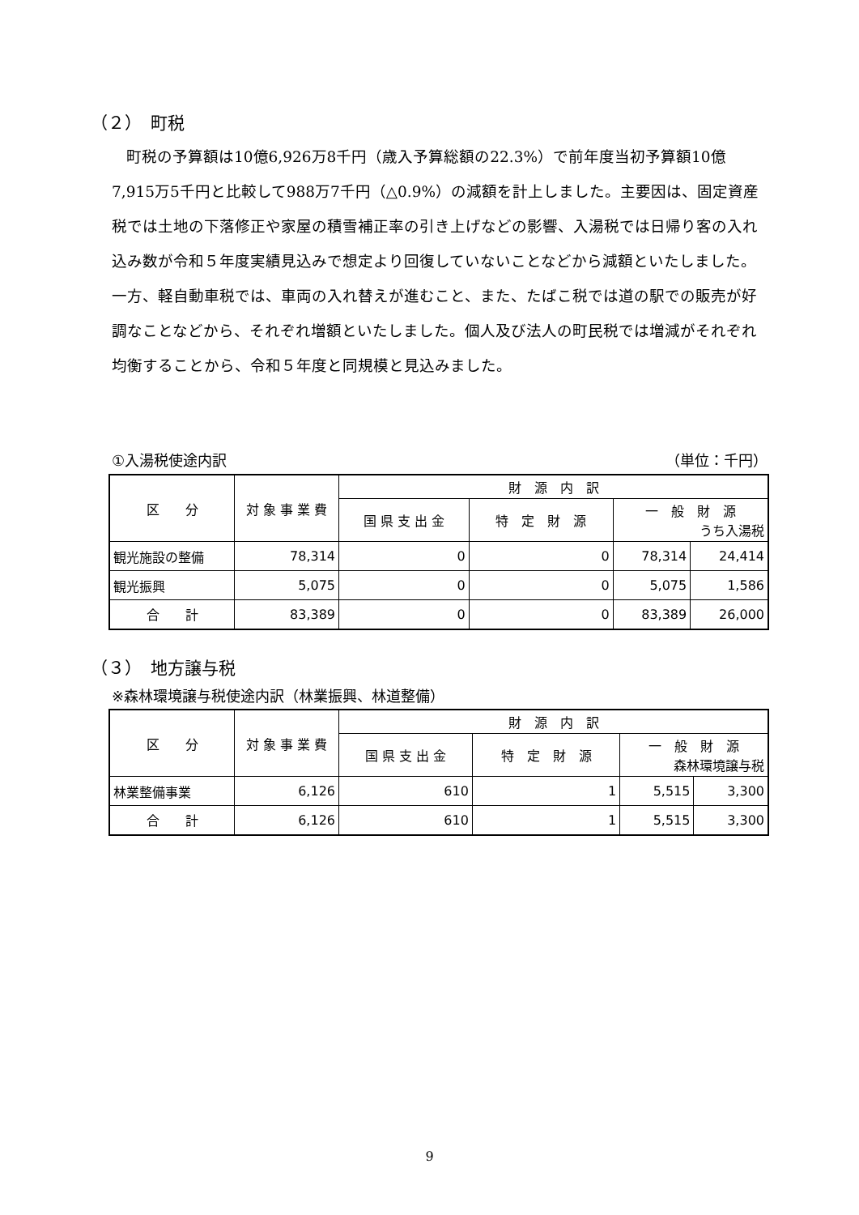（２）　町税
町税の予算額は10億6,926万8千円（歳入予算総額の22.3%）で前年度当初予算額10億7,915万5千円と比較して988万7千円（△0.9%）の減額を計上しました。主要因は、固定資産税では土地の下落修正や家屋の積雪補正率の引き上げなどの影響、入湯税では日帰り客の入れ込み数が令和５年度実績見込みで想定より回復していないことなどから減額といたしました。一方、軽自動車税では、車両の入れ替えが進むこと、また、たばこ税では道の駅での販売が好調なことなどから、それぞれ増額といたしました。個人及び法人の町民税では増減がそれぞれ均衡することから、令和５年度と同規模と見込みました。
①入湯税使途内訳 （単位：千円）
| 区 分 | 対 象 事 業 費 | 財 源 内 訳 | | | |
| --- | --- | --- | --- | --- | --- |
| | | 国 県 支 出 金 | 特 定 財 源 | 一 般 財 源 うち入湯税 | |
| 観光施設の整備 | 78,314 | 0 | 0 | 78,314 | 24,414 |
| 観光振興 | 5,075 | 0 | 0 | 5,075 | 1,586 |
| 合 計 | 83,389 | 0 | 0 | 83,389 | 26,000 |
（３）　地方譲与税
※森林環境譲与税使途内訳（林業振興、林道整備）
| 区 分 | 対 象 事 業 費 | 財 源 内 訳 | | | |
| --- | --- | --- | --- | --- | --- |
| | | 国 県 支 出 金 | 特 定 財 源 | 一 般 財 源 森林環境譲与税 | |
| 林業整備事業 | 6,126 | 610 | 1 | 5,515 | 3,300 |
| 合 計 | 6,126 | 610 | 1 | 5,515 | 3,300 |
9